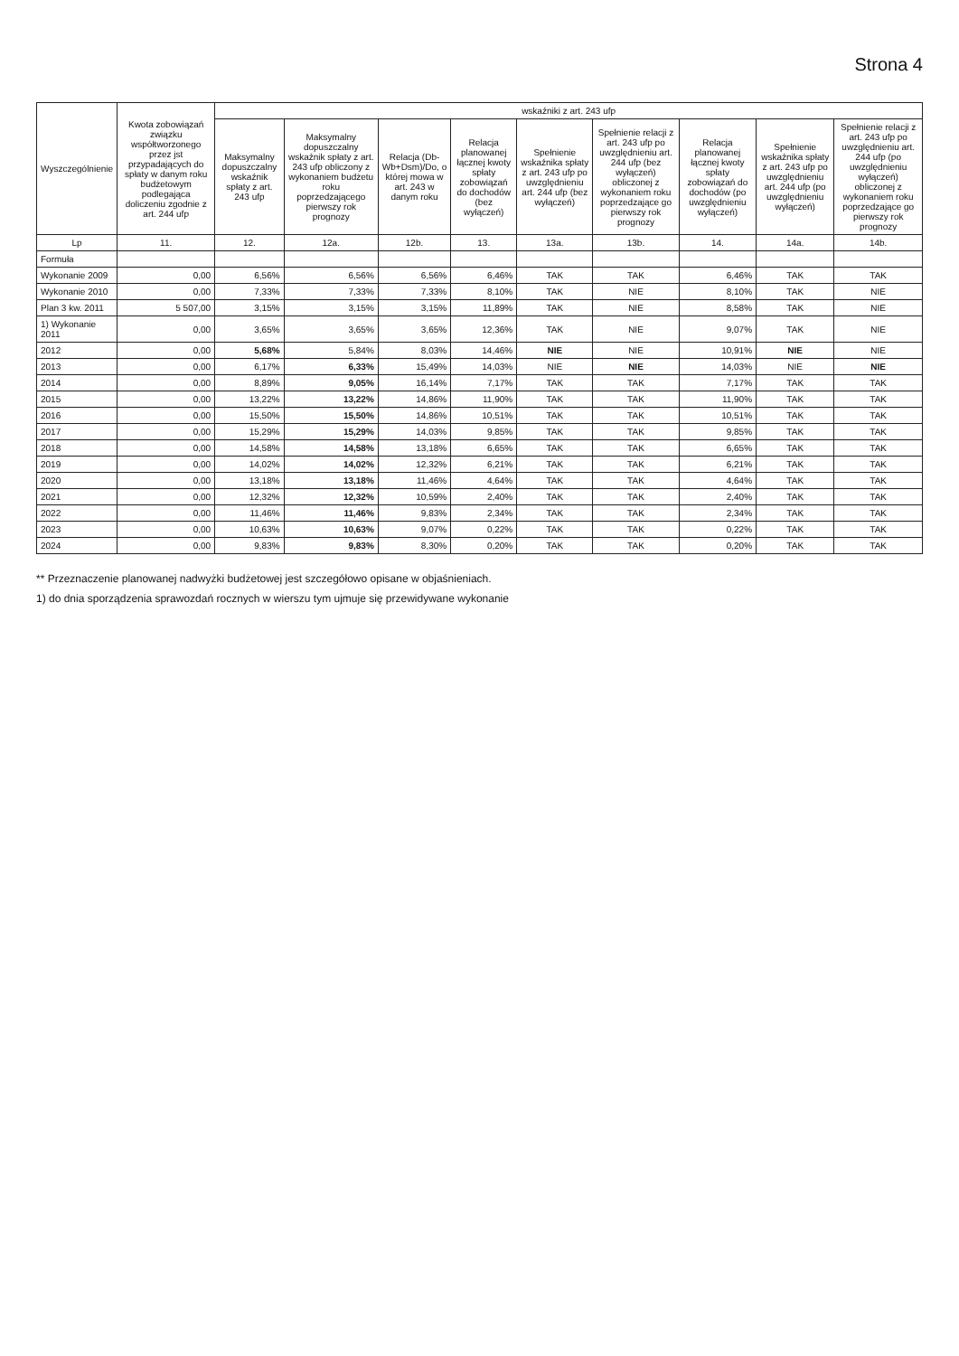Strona 4
| Wyszczególnienie | Kwota zobowiązań związku współtworzonego przez jst przypadających do spłaty w danym roku budżetowym podlegająca doliczeniu zgodnie z art. 244 ufp | wskaźniki z art. 243 ufp | | | | | | | | |
| --- | --- | --- | --- | --- | --- | --- | --- | --- | --- | --- |
| | | Maksymalny dopuszczalny wskaźnik spłaty z art. 243 ufp | Maksymalny dopuszczalny wskaźnik spłaty z art. 243 ufp obliczony z wykonaniem budżetu roku poprzedzającego pierwszy rok prognozy | Relacja (Db-Wb+Dsm)/Do, o której mowa w art. 243 w danym roku | Relacja planowanej łącznej kwoty spłaty zobowiązań do dochodów (bez wyłączeń) | Spełnienie wskaźnika spłaty z art. 243 ufp po uwzględnieniu art. 244 ufp (bez wyłączeń) | Spełnienie relacji z art. 243 ufp po uwzględnieniu art. 244 ufp (bez wyłączeń) obliczonej z wykonaniem roku poprzedzające go pierwszy rok prognozy | Relacja planowanej łącznej kwoty spłaty zobowiązań do dochodów (po uwzględnieniu wyłączeń) | Spełnienie wskaźnika spłaty z art. 243 ufp po uwzględnieniu art. 244 ufp (po uwzględnieniu wyłączeń) | Spełnienie relacji z art. 243 ufp po uwzględnieniu art. 244 ufp (po uwzględnieniu wyłączeń) obliczonej z wykonaniem roku poprzedzające go pierwszy rok prognozy |
| Lp | 11. | 12. | 12a. | 12b. | 13. | 13a. | 13b. | 14. | 14a. | 14b. |
| Formuła | | | | | | | | | | |
| Wykonanie 2009 | 0,00 | 6,56% | 6,56% | 6,56% | 6,46% | TAK | TAK | 6,46% | TAK | TAK |
| Wykonanie 2010 | 0,00 | 7,33% | 7,33% | 7,33% | 8,10% | TAK | NIE | 8,10% | TAK | NIE |
| Plan 3 kw. 2011 | 5 507,00 | 3,15% | 3,15% | 3,15% | 11,89% | TAK | NIE | 8,58% | TAK | NIE |
| 1) Wykonanie 2011 | 0,00 | 3,65% | 3,65% | 3,65% | 12,36% | TAK | NIE | 9,07% | TAK | NIE |
| 2012 | 0,00 | 5,68% | 5,84% | 8,03% | 14,46% | NIE | NIE | 10,91% | NIE | NIE |
| 2013 | 0,00 | 6,17% | 6,33% | 15,49% | 14,03% | NIE | NIE | 14,03% | NIE | NIE |
| 2014 | 0,00 | 8,89% | 9,05% | 16,14% | 7,17% | TAK | TAK | 7,17% | TAK | TAK |
| 2015 | 0,00 | 13,22% | 13,22% | 14,86% | 11,90% | TAK | TAK | 11,90% | TAK | TAK |
| 2016 | 0,00 | 15,50% | 15,50% | 14,86% | 10,51% | TAK | TAK | 10,51% | TAK | TAK |
| 2017 | 0,00 | 15,29% | 15,29% | 14,03% | 9,85% | TAK | TAK | 9,85% | TAK | TAK |
| 2018 | 0,00 | 14,58% | 14,58% | 13,18% | 6,65% | TAK | TAK | 6,65% | TAK | TAK |
| 2019 | 0,00 | 14,02% | 14,02% | 12,32% | 6,21% | TAK | TAK | 6,21% | TAK | TAK |
| 2020 | 0,00 | 13,18% | 13,18% | 11,46% | 4,64% | TAK | TAK | 4,64% | TAK | TAK |
| 2021 | 0,00 | 12,32% | 12,32% | 10,59% | 2,40% | TAK | TAK | 2,40% | TAK | TAK |
| 2022 | 0,00 | 11,46% | 11,46% | 9,83% | 2,34% | TAK | TAK | 2,34% | TAK | TAK |
| 2023 | 0,00 | 10,63% | 10,63% | 9,07% | 0,22% | TAK | TAK | 0,22% | TAK | TAK |
| 2024 | 0,00 | 9,83% | 9,83% | 8,30% | 0,20% | TAK | TAK | 0,20% | TAK | TAK |
** Przeznaczenie planowanej nadwyżki budżetowej jest szczegółowo opisane w objaśnieniach.
1) do dnia sporządzenia sprawozdań rocznych w wierszu tym ujmuje się przewidywane wykonanie